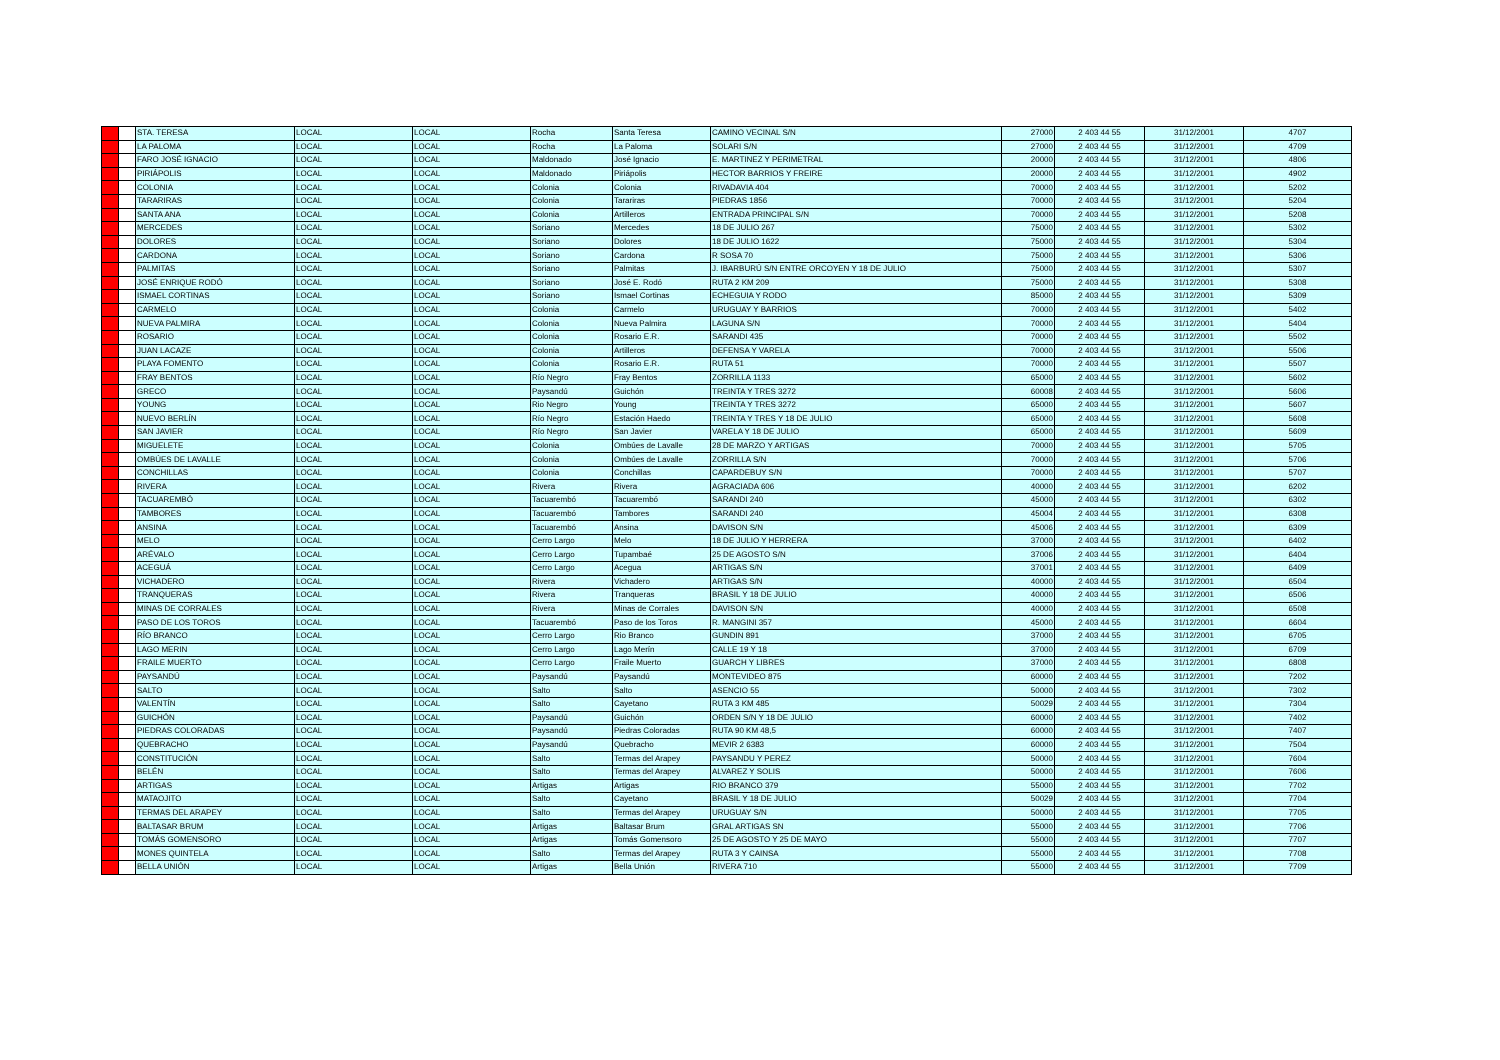| | | STA. TERESA | LOCAL | LOCAL | Rocha | Santa Teresa | CAMINO VECINAL S/N | 27000 | 2 403 44 55 | 31/12/2001 | 4707 |
| | | LA PALOMA | LOCAL | LOCAL | Rocha | La Paloma | SOLARI S/N | 27000 | 2 403 44 55 | 31/12/2001 | 4709 |
| | | FARO JOSÉ IGNACIO | LOCAL | LOCAL | Maldonado | José Ignacio | E. MARTINEZ Y PERIMETRAL | 20000 | 2 403 44 55 | 31/12/2001 | 4806 |
| | | PIRIÁPOLIS | LOCAL | LOCAL | Maldonado | Piriápolis | HECTOR BARRIOS Y FREIRE | 20000 | 2 403 44 55 | 31/12/2001 | 4902 |
| | | COLONIA | LOCAL | LOCAL | Colonia | Colonia | RIVADAVIA 404 | 70000 | 2 403 44 55 | 31/12/2001 | 5202 |
| | | TARARIRAS | LOCAL | LOCAL | Colonia | Tarariras | PIEDRAS 1856 | 70000 | 2 403 44 55 | 31/12/2001 | 5204 |
| | | SANTA ANA | LOCAL | LOCAL | Colonia | Artilleros | ENTRADA PRINCIPAL S/N | 70000 | 2 403 44 55 | 31/12/2001 | 5208 |
| | | MERCEDES | LOCAL | LOCAL | Soriano | Mercedes | 18 DE JULIO 267 | 75000 | 2 403 44 55 | 31/12/2001 | 5302 |
| | | DOLORES | LOCAL | LOCAL | Soriano | Dolores | 18 DE JULIO 1622 | 75000 | 2 403 44 55 | 31/12/2001 | 5304 |
| | | CARDONA | LOCAL | LOCAL | Soriano | Cardona | R SOSA 70 | 75000 | 2 403 44 55 | 31/12/2001 | 5306 |
| | | PALMITAS | LOCAL | LOCAL | Soriano | Palmitas | J. IBARBURÚ S/N ENTRE ORCOYEN Y 18 DE JULIO | 75000 | 2 403 44 55 | 31/12/2001 | 5307 |
| | | JOSÉ ENRIQUE RODÓ | LOCAL | LOCAL | Soriano | José E. Rodó | RUTA 2 KM 209 | 75000 | 2 403 44 55 | 31/12/2001 | 5308 |
| | | ISMAEL CORTINAS | LOCAL | LOCAL | Soriano | Ismael Cortinas | ECHEGUIA Y RODO | 85000 | 2 403 44 55 | 31/12/2001 | 5309 |
| | | CARMELO | LOCAL | LOCAL | Colonia | Carmelo | URUGUAY Y BARRIOS | 70000 | 2 403 44 55 | 31/12/2001 | 5402 |
| | | NUEVA PALMIRA | LOCAL | LOCAL | Colonia | Nueva Palmira | LAGUNA S/N | 70000 | 2 403 44 55 | 31/12/2001 | 5404 |
| | | ROSARIO | LOCAL | LOCAL | Colonia | Rosario E.R. | SARANDI 435 | 70000 | 2 403 44 55 | 31/12/2001 | 5502 |
| | | JUAN LACAZE | LOCAL | LOCAL | Colonia | Artilleros | DEFENSA Y VARELA | 70000 | 2 403 44 55 | 31/12/2001 | 5506 |
| | | PLAYA FOMENTO | LOCAL | LOCAL | Colonia | Rosario E.R. | RUTA 51 | 70000 | 2 403 44 55 | 31/12/2001 | 5507 |
| | | FRAY BENTOS | LOCAL | LOCAL | Río Negro | Fray Bentos | ZORRILLA 1133 | 65000 | 2 403 44 55 | 31/12/2001 | 5602 |
| | | GRECO | LOCAL | LOCAL | Paysandú | Guichón | TREINTA Y TRES 3272 | 60008 | 2 403 44 55 | 31/12/2001 | 5606 |
| | | YOUNG | LOCAL | LOCAL | Rio Negro | Young | TREINTA Y TRES 3272 | 65000 | 2 403 44 55 | 31/12/2001 | 5607 |
| | | NUEVO BERLÍN | LOCAL | LOCAL | Río Negro | Estación Haedo | TREINTA Y TRES Y 18 DE JULIO | 65000 | 2 403 44 55 | 31/12/2001 | 5608 |
| | | SAN JAVIER | LOCAL | LOCAL | Río Negro | San Javier | VARELA Y 18 DE JULIO | 65000 | 2 403 44 55 | 31/12/2001 | 5609 |
| | | MIGUELETE | LOCAL | LOCAL | Colonia | Ombúes de Lavalle | 28 DE MARZO Y ARTIGAS | 70000 | 2 403 44 55 | 31/12/2001 | 5705 |
| | | OMBÚES DE LAVALLE | LOCAL | LOCAL | Colonia | Ombúes de Lavalle | ZORRILLA S/N | 70000 | 2 403 44 55 | 31/12/2001 | 5706 |
| | | CONCHILLAS | LOCAL | LOCAL | Colonia | Conchillas | CAPARDEBUY S/N | 70000 | 2 403 44 55 | 31/12/2001 | 5707 |
| | | RIVERA | LOCAL | LOCAL | Rivera | Rivera | AGRACIADA 606 | 40000 | 2 403 44 55 | 31/12/2001 | 6202 |
| | | TACUAREMBÓ | LOCAL | LOCAL | Tacuarembó | Tacuarembó | SARANDI 240 | 45000 | 2 403 44 55 | 31/12/2001 | 6302 |
| | | TAMBORES | LOCAL | LOCAL | Tacuarembó | Tambores | SARANDI 240 | 45004 | 2 403 44 55 | 31/12/2001 | 6308 |
| | | ANSINA | LOCAL | LOCAL | Tacuarembó | Ansina | DAVISON S/N | 45006 | 2 403 44 55 | 31/12/2001 | 6309 |
| | | MELO | LOCAL | LOCAL | Cerro Largo | Melo | 18 DE JULIO Y HERRERA | 37000 | 2 403 44 55 | 31/12/2001 | 6402 |
| | | ARÉVALO | LOCAL | LOCAL | Cerro Largo | Tupambaé | 25 DE AGOSTO S/N | 37006 | 2 403 44 55 | 31/12/2001 | 6404 |
| | | ACEGUÁ | LOCAL | LOCAL | Cerro Largo | Acegua | ARTIGAS S/N | 37001 | 2 403 44 55 | 31/12/2001 | 6409 |
| | | VICHADERO | LOCAL | LOCAL | Rivera | Vichadero | ARTIGAS S/N | 40000 | 2 403 44 55 | 31/12/2001 | 6504 |
| | | TRANQUERAS | LOCAL | LOCAL | Rivera | Tranqueras | BRASIL Y 18 DE JULIO | 40000 | 2 403 44 55 | 31/12/2001 | 6506 |
| | | MINAS DE CORRALES | LOCAL | LOCAL | Rivera | Minas de Corrales | DAVISON S/N | 40000 | 2 403 44 55 | 31/12/2001 | 6508 |
| | | PASO DE LOS TOROS | LOCAL | LOCAL | Tacuarembó | Paso de los Toros | R. MANGINI 357 | 45000 | 2 403 44 55 | 31/12/2001 | 6604 |
| | | RÍO BRANCO | LOCAL | LOCAL | Cerro Largo | Rio Branco | GUNDIN 891 | 37000 | 2 403 44 55 | 31/12/2001 | 6705 |
| | | LAGO MERIN | LOCAL | LOCAL | Cerro Largo | Lago Merín | CALLE 19 Y 18 | 37000 | 2 403 44 55 | 31/12/2001 | 6709 |
| | | FRAILE MUERTO | LOCAL | LOCAL | Cerro Largo | Fraile Muerto | GUARCH Y LIBRES | 37000 | 2 403 44 55 | 31/12/2001 | 6808 |
| | | PAYSANDÚ | LOCAL | LOCAL | Paysandú | Paysandú | MONTEVIDEO 875 | 60000 | 2 403 44 55 | 31/12/2001 | 7202 |
| | | SALTO | LOCAL | LOCAL | Salto | Salto | ASENCIO 55 | 50000 | 2 403 44 55 | 31/12/2001 | 7302 |
| | | VALENTÍN | LOCAL | LOCAL | Salto | Cayetano | RUTA 3 KM 485 | 50029 | 2 403 44 55 | 31/12/2001 | 7304 |
| | | GUICHÓN | LOCAL | LOCAL | Paysandú | Guichón | ORDEN S/N Y 18 DE JULIO | 60000 | 2 403 44 55 | 31/12/2001 | 7402 |
| | | PIEDRAS COLORADAS | LOCAL | LOCAL | Paysandú | Piedras Coloradas | RUTA 90 KM 48,5 | 60000 | 2 403 44 55 | 31/12/2001 | 7407 |
| | | QUEBRACHO | LOCAL | LOCAL | Paysandú | Quebracho | MEVIR 2 6383 | 60000 | 2 403 44 55 | 31/12/2001 | 7504 |
| | | CONSTITUCIÓN | LOCAL | LOCAL | Salto | Termas del Arapey | PAYSANDU Y PEREZ | 50000 | 2 403 44 55 | 31/12/2001 | 7604 |
| | | BELÉN | LOCAL | LOCAL | Salto | Termas del Arapey | ALVAREZ Y SOLIS | 50000 | 2 403 44 55 | 31/12/2001 | 7606 |
| | | ARTIGAS | LOCAL | LOCAL | Artigas | Artigas | RIO BRANCO 379 | 55000 | 2 403 44 55 | 31/12/2001 | 7702 |
| | | MATAOJITO | LOCAL | LOCAL | Salto | Cayetano | BRASIL Y 18 DE JULIO | 50029 | 2 403 44 55 | 31/12/2001 | 7704 |
| | | TERMAS DEL ARAPEY | LOCAL | LOCAL | Salto | Termas del Arapey | URUGUAY S/N | 50000 | 2 403 44 55 | 31/12/2001 | 7705 |
| | | BALTASAR BRUM | LOCAL | LOCAL | Artigas | Baltasar Brum | GRAL ARTIGAS SN | 55000 | 2 403 44 55 | 31/12/2001 | 7706 |
| | | TOMÁS GOMENSORO | LOCAL | LOCAL | Artigas | Tomás Gomensoro | 25 DE AGOSTO Y 25 DE MAYO | 55000 | 2 403 44 55 | 31/12/2001 | 7707 |
| | | MONES QUINTELA | LOCAL | LOCAL | Salto | Termas del Arapey | RUTA 3 Y CAINSA | 55000 | 2 403 44 55 | 31/12/2001 | 7708 |
| | | BELLA UNIÓN | LOCAL | LOCAL | Artigas | Bella Unión | RIVERA 710 | 55000 | 2 403 44 55 | 31/12/2001 | 7709 |